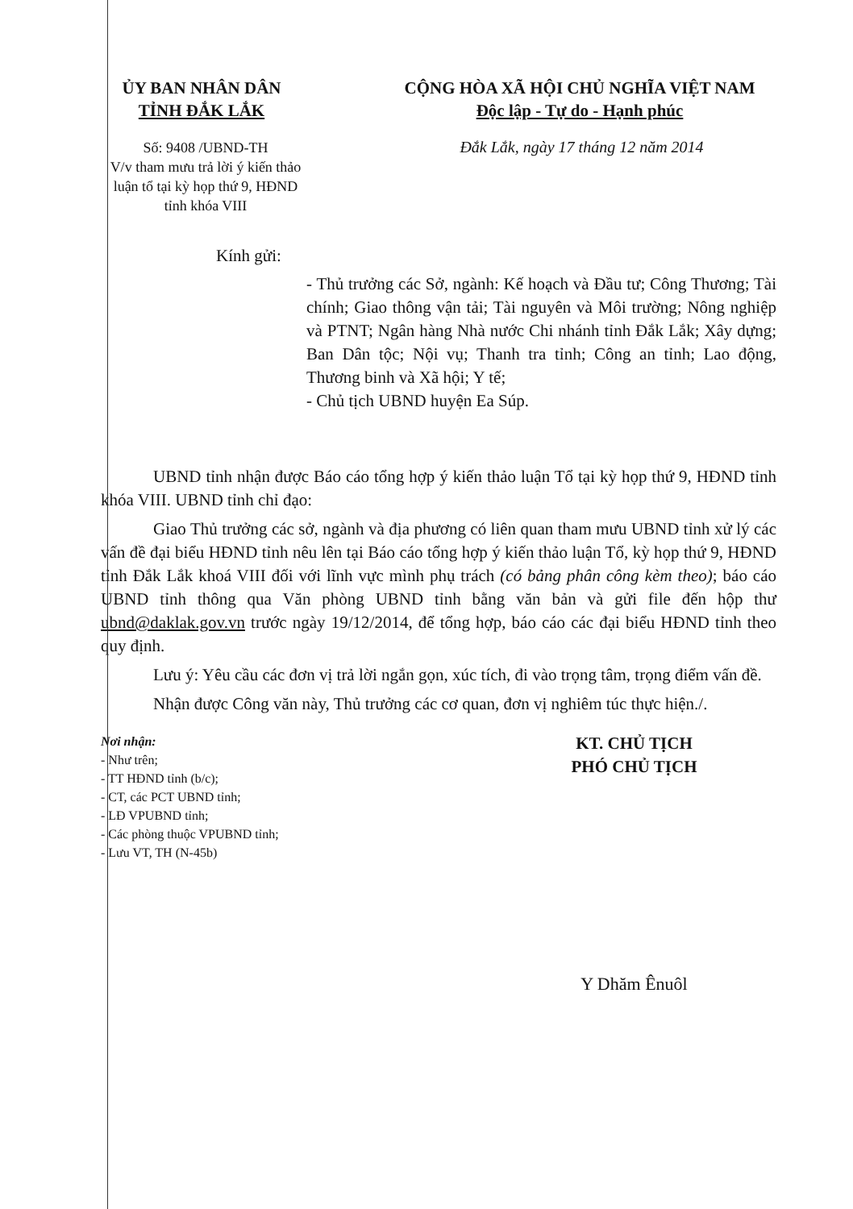ỦY BAN NHÂN DÂN
TỈNH ĐẮK LẮK
CỘNG HÒA XÃ HỘI CHỦ NGHĨA VIỆT NAM
Độc lập - Tự do - Hạnh phúc
Số: 9408 /UBND-TH
V/v tham mưu trả lời ý kiến thảo luận tổ tại kỳ họp thứ 9, HĐND tỉnh khóa VIII
Đắk Lắk, ngày 17 tháng 12 năm 2014
Kính gửi:
- Thủ trưởng các Sở, ngành: Kế hoạch và Đầu tư; Công Thương; Tài chính; Giao thông vận tải; Tài nguyên và Môi trường; Nông nghiệp và PTNT; Ngân hàng Nhà nước Chi nhánh tỉnh Đắk Lắk; Xây dựng; Ban Dân tộc; Nội vụ; Thanh tra tỉnh; Công an tỉnh; Lao động, Thương binh và Xã hội; Y tế;
- Chủ tịch UBND huyện Ea Súp.
UBND tỉnh nhận được Báo cáo tổng hợp ý kiến thảo luận Tổ tại kỳ họp thứ 9, HĐND tỉnh khóa VIII. UBND tỉnh chỉ đạo:
Giao Thủ trưởng các sở, ngành và địa phương có liên quan tham mưu UBND tỉnh xử lý các vấn đề đại biểu HĐND tỉnh nêu lên tại Báo cáo tổng hợp ý kiến thảo luận Tổ, kỳ họp thứ 9, HĐND tỉnh Đắk Lắk khoá VIII đối với lĩnh vực mình phụ trách (có bảng phân công kèm theo); báo cáo UBND tỉnh thông qua Văn phòng UBND tỉnh bằng văn bản và gửi file đến hộp thư ubnd@daklak.gov.vn trước ngày 19/12/2014, để tổng hợp, báo cáo các đại biểu HĐND tỉnh theo quy định.
Lưu ý: Yêu cầu các đơn vị trả lời ngắn gọn, xúc tích, đi vào trọng tâm, trọng điểm vấn đề.
Nhận được Công văn này, Thủ trưởng các cơ quan, đơn vị nghiêm túc thực hiện./.
Nơi nhận:
- Như trên;
- TT HĐND tỉnh (b/c);
- CT, các PCT UBND tỉnh;
- LĐ VPUBND tỉnh;
- Các phòng thuộc VPUBND tỉnh;
- Lưu VT, TH (N-45b)
KT. CHỦ TỊCH
PHÓ CHỦ TỊCH
Y Dhăm Ênuôl